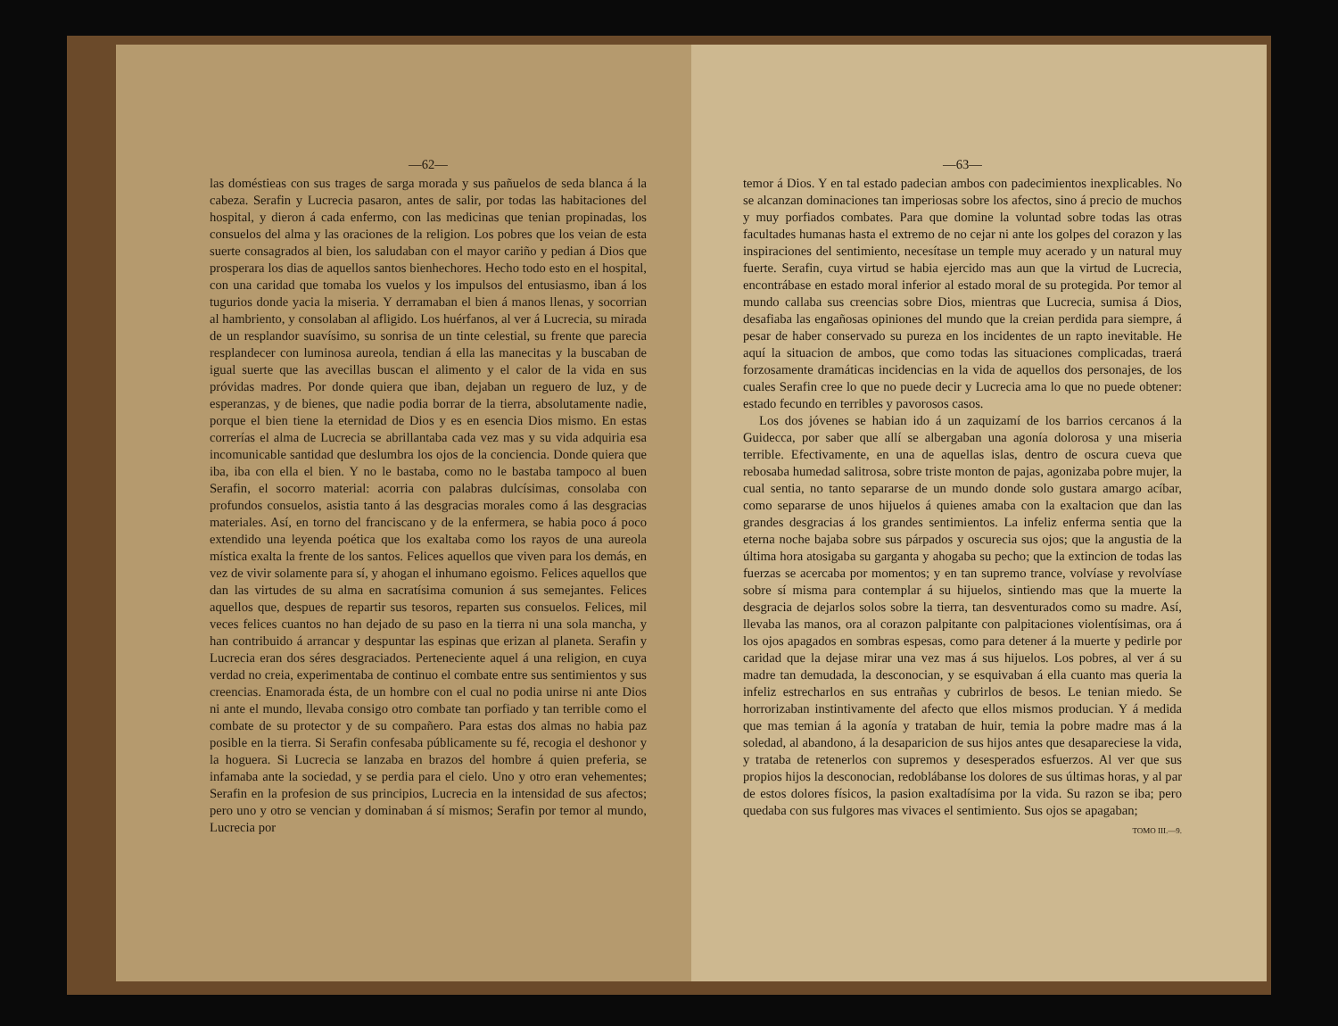—62—
las doméstieas con sus trages de sarga morada y sus pañuelos de seda blanca á la cabeza. Serafin y Lucrecia pasaron, antes de salir, por todas las habitaciones del hospital, y dieron á cada enfermo, con las medicinas que tenian propinadas, los consuelos del alma y las oraciones de la religion. Los pobres que los veian de esta suerte consagrados al bien, los saludaban con el mayor cariño y pedian á Dios que prosperara los dias de aquellos santos bienhechores. Hecho todo esto en el hospital, con una caridad que tomaba los vuelos y los impulsos del entusiasmo, iban á los tugurios donde yacia la miseria. Y derramaban el bien á manos llenas, y socorrian al hambriento, y consolaban al afligido. Los huérfanos, al ver á Lucrecia, su mirada de un resplandor suavísimo, su sonrisa de un tinte celestial, su frente que parecia resplandecer con luminosa aureola, tendian á ella las manecitas y la buscaban de igual suerte que las avecillas buscan el alimento y el calor de la vida en sus próvidas madres. Por donde quiera que iban, dejaban un reguero de luz, y de esperanzas, y de bienes, que nadie podia borrar de la tierra, absolutamente nadie, porque el bien tiene la eternidad de Dios y es en esencia Dios mismo. En estas correrías el alma de Lucrecia se abrillantaba cada vez mas y su vida adquiria esa incomunicable santidad que deslumbra los ojos de la conciencia. Donde quiera que iba, iba con ella el bien. Y no le bastaba, como no le bastaba tampoco al buen Serafin, el socorro material: acorria con palabras dulcísimas, consolaba con profundos consuelos, asistia tanto á las desgracias morales como á las desgracias materiales. Así, en torno del franciscano y de la enfermera, se habia poco á poco extendido una leyenda poética que los exaltaba como los rayos de una aureola mística exalta la frente de los santos. Felices aquellos que viven para los demás, en vez de vivir solamente para sí, y ahogan el inhumano egoismo. Felices aquellos que dan las virtudes de su alma en sacratísima comunion á sus semejantes. Felices aquellos que, despues de repartir sus tesoros, reparten sus consuelos. Felices, mil veces felices cuantos no han dejado de su paso en la tierra ni una sola mancha, y han contribuido á arrancar y despuntar las espinas que erizan al planeta. Serafin y Lucrecia eran dos séres desgraciados. Perteneciente aquel á una religion, en cuya verdad no creia, experimentaba de continuo el combate entre sus sentimientos y sus creencias. Enamorada ésta, de un hombre con el cual no podia unirse ni ante Dios ni ante el mundo, llevaba consigo otro combate tan porfiado y tan terrible como el combate de su protector y de su compañero. Para estas dos almas no habia paz posible en la tierra. Si Serafin confesaba públicamente su fé, recogia el deshonor y la hoguera. Si Lucrecia se lanzaba en brazos del hombre á quien preferia, se infamaba ante la sociedad, y se perdia para el cielo. Uno y otro eran vehementes; Serafin en la profesion de sus principios, Lucrecia en la intensidad de sus afectos; pero uno y otro se vencian y dominaban á sí mismos; Serafin por temor al mundo, Lucrecia por
—63—
temor á Dios. Y en tal estado padecian ambos con padecimientos inexplicables. No se alcanzan dominaciones tan imperiosas sobre los afectos, sino á precio de muchos y muy porfiados combates. Para que domine la voluntad sobre todas las otras facultades humanas hasta el extremo de no cejar ni ante los golpes del corazon y las inspiraciones del sentimiento, necesítase un temple muy acerado y un natural muy fuerte. Serafin, cuya virtud se habia ejercido mas aun que la virtud de Lucrecia, encontrábase en estado moral inferior al estado moral de su protegida. Por temor al mundo callaba sus creencias sobre Dios, mientras que Lucrecia, sumisa á Dios, desafiaba las engañosas opiniones del mundo que la creian perdida para siempre, á pesar de haber conservado su pureza en los incidentes de un rapto inevitable. He aquí la situacion de ambos, que como todas las situaciones complicadas, traerá forzosamente dramáticas incidencias en la vida de aquellos dos personajes, de los cuales Serafin cree lo que no puede decir y Lucrecia ama lo que no puede obtener: estado fecundo en terribles y pavorosos casos.
Los dos jóvenes se habian ido á un zaquizamí de los barrios cercanos á la Guidecca, por saber que allí se albergaban una agonía dolorosa y una miseria terrible. Efectivamente, en una de aquellas islas, dentro de oscura cueva que rebosaba humedad salitrosa, sobre triste monton de pajas, agonizaba pobre mujer, la cual sentia, no tanto separarse de un mundo donde solo gustara amargo acíbar, como separarse de unos hijuelos á quienes amaba con la exaltacion que dan las grandes desgracias á los grandes sentimientos. La infeliz enferma sentia que la eterna noche bajaba sobre sus párpados y oscurecia sus ojos; que la angustia de la última hora atosigaba su garganta y ahogaba su pecho; que la extincion de todas las fuerzas se acercaba por momentos; y en tan supremo trance, volvíase y revolvíase sobre sí misma para contemplar á su hijuelos, sintiendo mas que la muerte la desgracia de dejarlos solos sobre la tierra, tan desventurados como su madre. Así, llevaba las manos, ora al corazon palpitante con palpitaciones violentísimas, ora á los ojos apagados en sombras espesas, como para detener á la muerte y pedirle por caridad que la dejase mirar una vez mas á sus hijuelos. Los pobres, al ver á su madre tan demudada, la desconocian, y se esquivaban á ella cuanto mas queria la infeliz estrecharlos en sus entrañas y cubrirlos de besos. Le tenian miedo. Se horrorizaban instintivamente del afecto que ellos mismos producian. Y á medida que mas temian á la agonía y trataban de huir, temia la pobre madre mas á la soledad, al abandono, á la desaparicion de sus hijos antes que desapareciese la vida, y trataba de retenerlos con supremos y desesperados esfuerzos. Al ver que sus propios hijos la desconocian, redoblábanse los dolores de sus últimas horas, y al par de estos dolores físicos, la pasion exaltadísima por la vida. Su razon se iba; pero quedaba con sus fulgores mas vivaces el sentimiento. Sus ojos se apagaban;
TOMO III.—9.